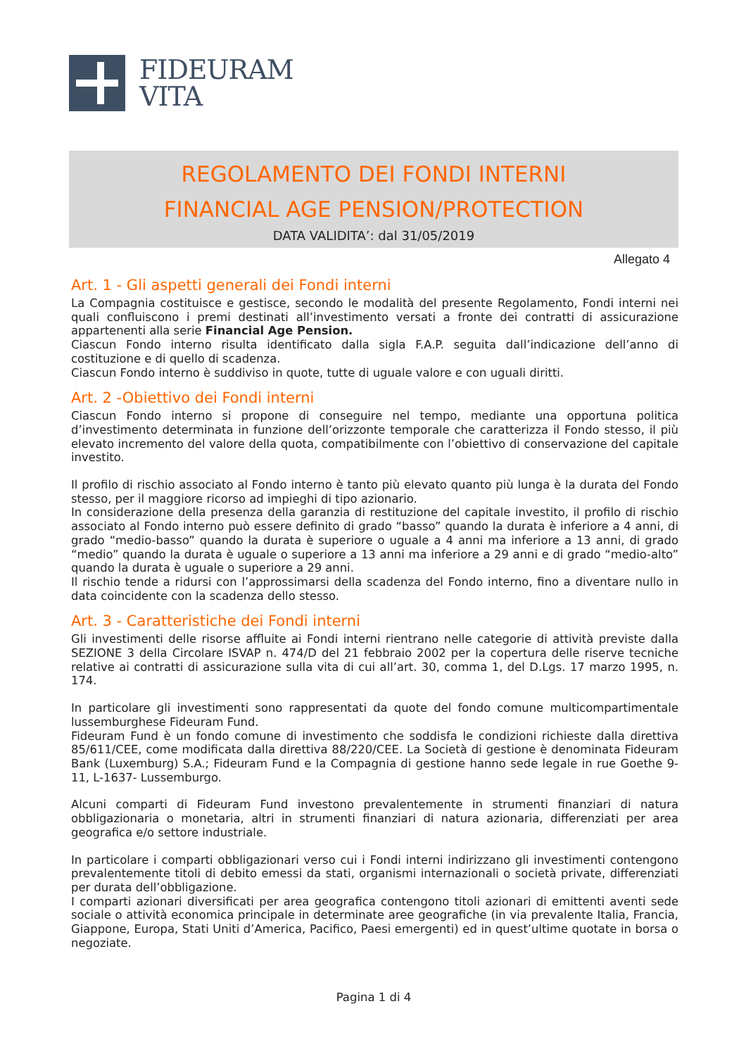FIDEURAM
VITA
REGOLAMENTO DEI FONDI INTERNI
FINANCIAL AGE PENSION/PROTECTION
DATA VALIDITA’: dal 31/05/2019
Allegato 4
Art. 1 - Gli aspetti generali dei Fondi interni
La Compagnia costituisce e gestisce, secondo le modalità del presente Regolamento, Fondi interni nei quali confluiscono i premi destinati all’investimento versati a fronte dei contratti di assicurazione appartenenti alla serie Financial Age Pension.
Ciascun Fondo interno risulta identificato dalla sigla F.A.P. seguita dall’indicazione dell’anno di costituzione e di quello di scadenza.
Ciascun Fondo interno è suddiviso in quote, tutte di uguale valore e con uguali diritti.
Art. 2 -Obiettivo dei Fondi interni
Ciascun Fondo interno si propone di conseguire nel tempo, mediante una opportuna politica d’investimento determinata in funzione dell’orizzonte temporale che caratterizza il Fondo stesso, il più elevato incremento del valore della quota, compatibilmente con l’obiettivo di conservazione del capitale investito.
Il profilo di rischio associato al Fondo interno è tanto più elevato quanto più lunga è la durata del Fondo stesso, per il maggiore ricorso ad impieghi di tipo azionario.
In considerazione della presenza della garanzia di restituzione del capitale investito, il profilo di rischio associato al Fondo interno può essere definito di grado “basso” quando la durata è inferiore a 4 anni, di grado “medio-basso” quando la durata è superiore o uguale a 4 anni ma inferiore a 13 anni, di grado “medio” quando la durata è uguale o superiore a 13 anni ma inferiore a 29 anni e di grado “medio-alto” quando la durata è uguale o superiore a 29 anni.
Il rischio tende a ridursi con l’approssimarsi della scadenza del Fondo interno, fino a diventare nullo in data coincidente con la scadenza dello stesso.
Art. 3 - Caratteristiche dei Fondi interni
Gli investimenti delle risorse affluite ai Fondi interni rientrano nelle categorie di attività previste dalla SEZIONE 3 della Circolare ISVAP n. 474/D del 21 febbraio 2002 per la copertura delle riserve tecniche relative ai contratti di assicurazione sulla vita di cui all’art. 30, comma 1, del D.Lgs. 17 marzo 1995, n. 174.
In particolare gli investimenti sono rappresentati da quote del fondo comune multicompartimentale lussemburghese Fideuram Fund.
Fideuram Fund è un fondo comune di investimento che soddisfa le condizioni richieste dalla direttiva 85/611/CEE, come modificata dalla direttiva 88/220/CEE. La Società di gestione è denominata Fideuram Bank (Luxemburg) S.A.; Fideuram Fund e la Compagnia di gestione hanno sede legale in rue Goethe 9-11, L-1637- Lussemburgo.
Alcuni comparti di Fideuram Fund investono prevalentemente in strumenti finanziari di natura obbligazionaria o monetaria, altri in strumenti finanziari di natura azionaria, differenziati per area geografica e/o settore industriale.
In particolare i comparti obbligazionari verso cui i Fondi interni indirizzano gli investimenti contengono prevalentemente titoli di debito emessi da stati, organismi internazionali o società private, differenziati per durata dell’obbligazione.
I comparti azionari diversificati per area geografica contengono titoli azionari di emittenti aventi sede sociale o attività economica principale in determinate aree geografiche (in via prevalente Italia, Francia, Giappone, Europa, Stati Uniti d’America, Pacifico, Paesi emergenti) ed in quest’ultime quotate in borsa o negoziate.
Pagina 1 di 4